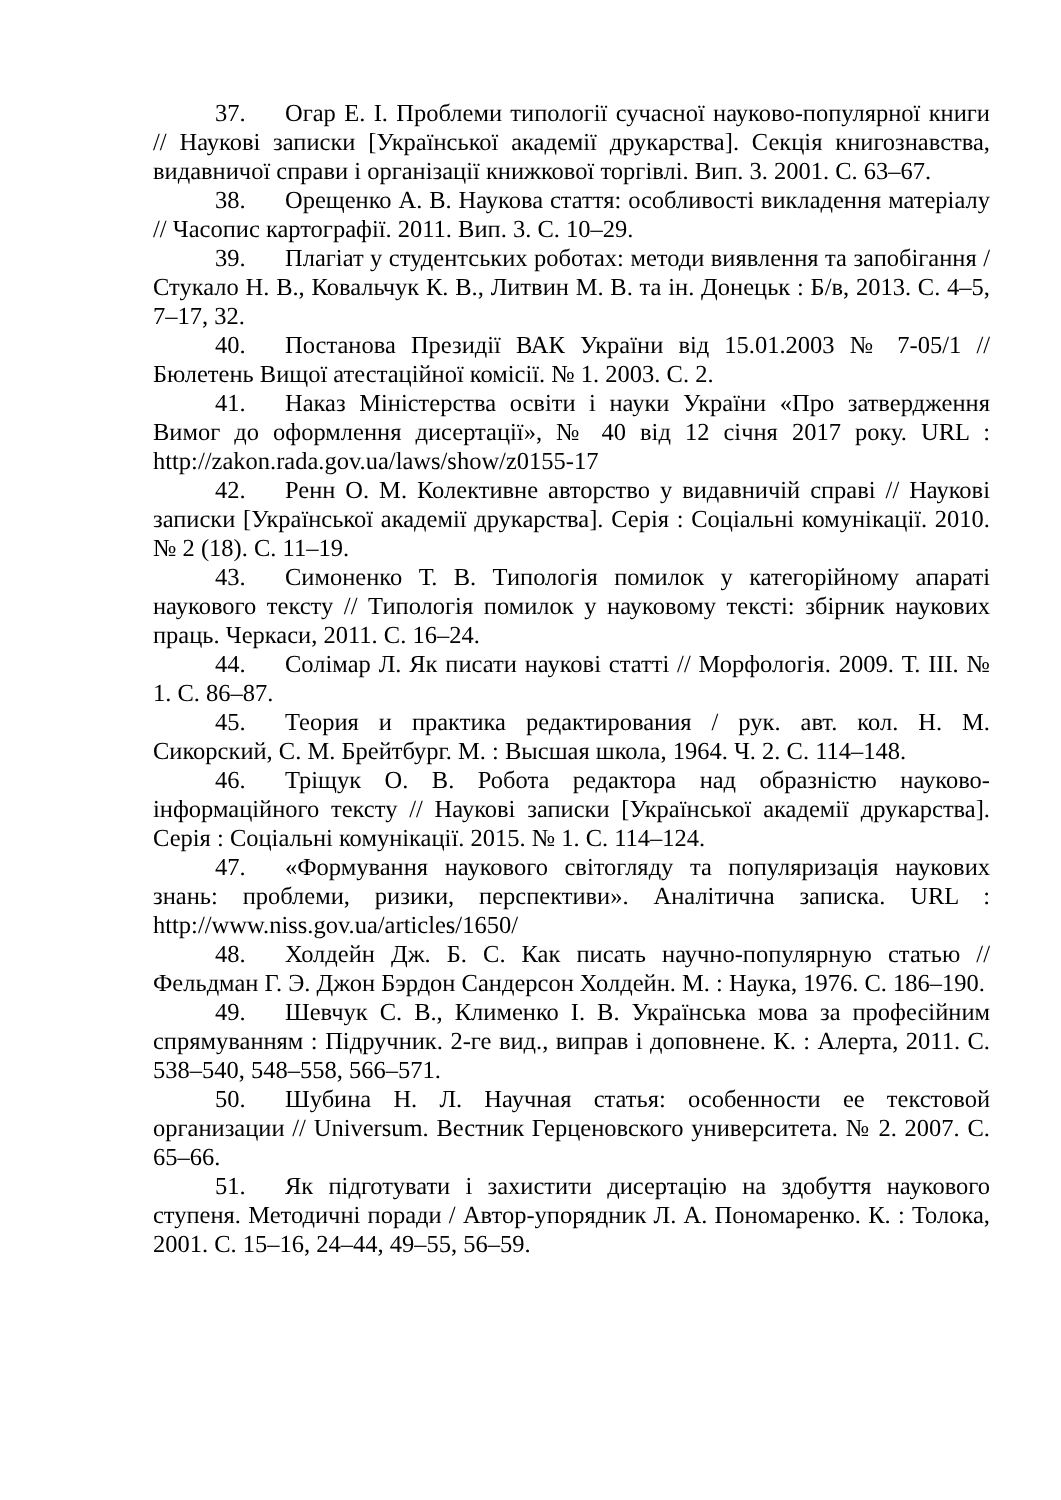37. Огар Е. І. Проблеми типології сучасної науково-популярної книги // Наукові записки [Української академії друкарства]. Секція книгознавства, видавничої справи і організації книжкової торгівлі. Вип. 3. 2001. С. 63–67.
38. Орещенко А. В. Наукова стаття: особливості викладення матеріалу // Часопис картографії. 2011. Вип. 3. С. 10–29.
39. Плагіат у студентських роботах: методи виявлення та запобігання / Стукало Н. В., Ковальчук К. В., Литвин М. В. та ін. Донецьк : Б/в, 2013. С. 4–5, 7–17, 32.
40. Постанова Президії ВАК України від 15.01.2003 № 7-05/1 // Бюлетень Вищої атестаційної комісії. № 1. 2003. С. 2.
41. Наказ Міністерства освіти і науки України «Про затвердження Вимог до оформлення дисертації», № 40 від 12 січня 2017 року. URL : http://zakon.rada.gov.ua/laws/show/z0155-17
42. Ренн О. М. Колективне авторство у видавничій справі // Наукові записки [Української академії друкарства]. Серія : Соціальні комунікації. 2010. № 2 (18). С. 11–19.
43. Симоненко Т. В. Типологія помилок у категорійному апараті наукового тексту // Типологія помилок у науковому тексті: збірник наукових праць. Черкаси, 2011. С. 16–24.
44. Солімар Л. Як писати наукові статті // Морфологія. 2009. Т. III. № 1. С. 86–87.
45. Теория и практика редактирования / рук. авт. кол. Н. М. Сикорский, С. М. Брейтбург. М. : Высшая школа, 1964. Ч. 2. С. 114–148.
46. Тріщук О. В. Робота редактора над образністю науково-інформаційного тексту // Наукові записки [Української академії друкарства]. Серія : Соціальні комунікації. 2015. № 1. С. 114–124.
47. «Формування наукового світогляду та популяризація наукових знань: проблеми, ризики, перспективи». Аналітична записка. URL : http://www.niss.gov.ua/articles/1650/
48. Холдейн Дж. Б. С. Как писать научно-популярную статью // Фельдман Г. Э. Джон Бэрдон Сандерсон Холдейн. М. : Наука, 1976. С. 186–190.
49. Шевчук С. В., Клименко І. В. Українська мова за професійним спрямуванням : Підручник. 2-ге вид., виправ і доповнене. К. : Алерта, 2011. С. 538–540, 548–558, 566–571.
50. Шубина Н. Л. Научная статья: особенности ее текстовой организации // Universum. Вестник Герценовского университета. № 2. 2007. С. 65–66.
51. Як підготувати і захистити дисертацію на здобуття наукового ступеня. Методичні поради / Автор-упорядник Л. А. Пономаренко. К. : Толока, 2001. С. 15–16, 24–44, 49–55, 56–59.